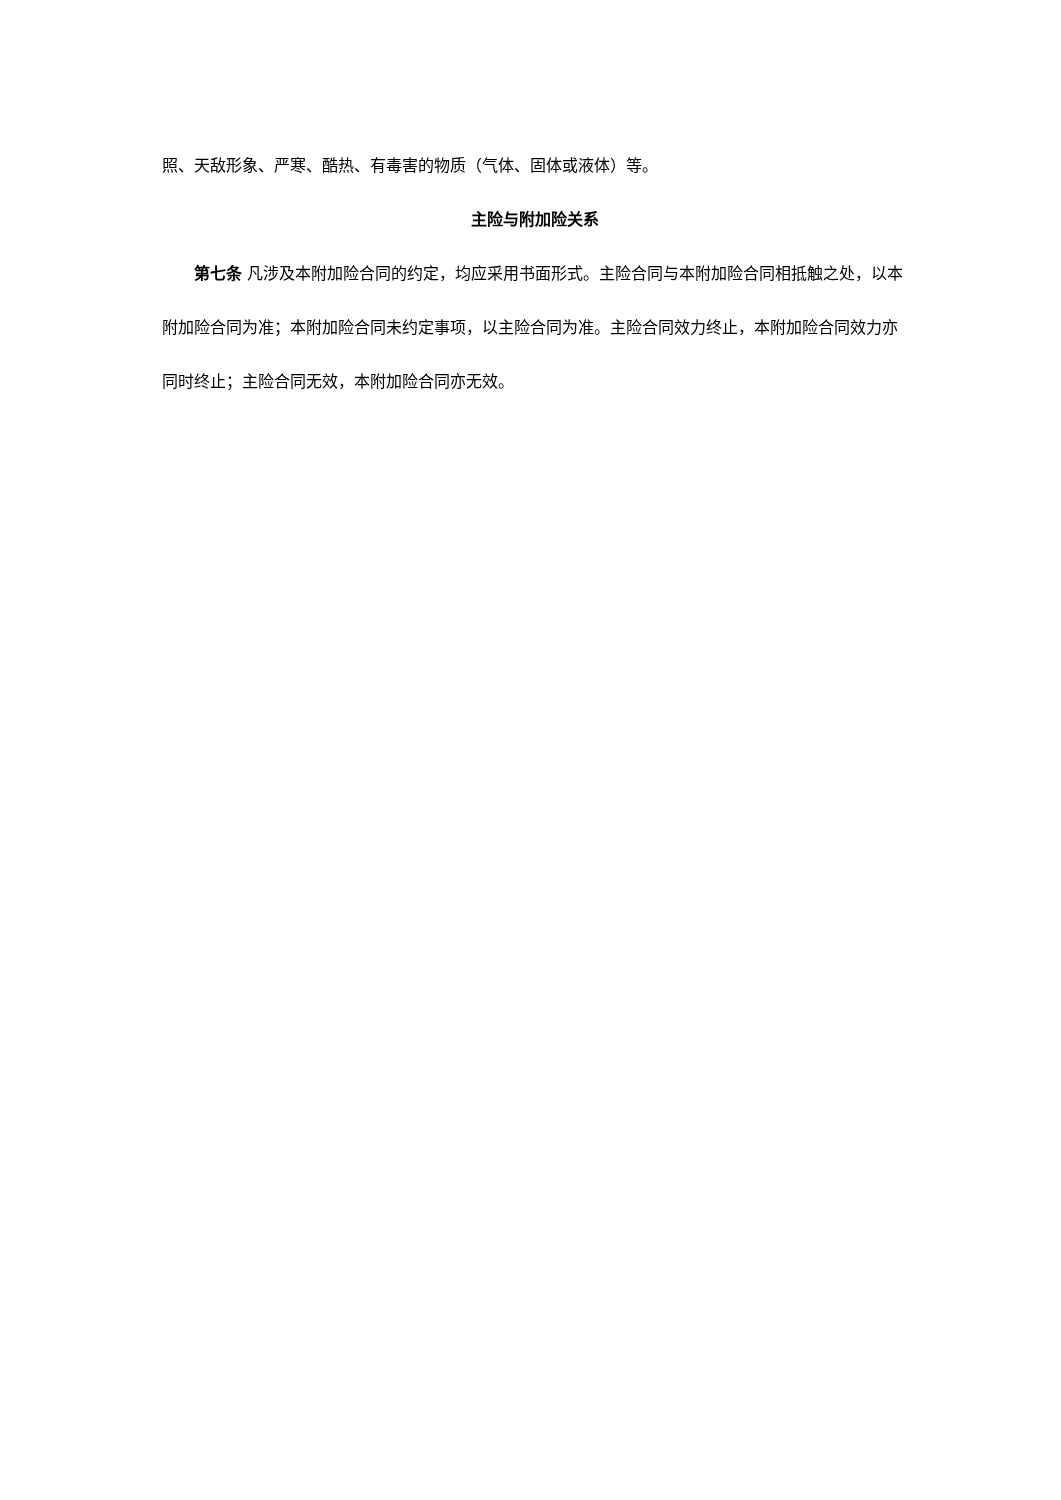照、天敌形象、严寒、酷热、有毒害的物质（气体、固体或液体）等。
主险与附加险关系
第七条 凡涉及本附加险合同的约定，均应采用书面形式。主险合同与本附加险合同相抵触之处，以本附加险合同为准；本附加险合同未约定事项，以主险合同为准。主险合同效力终止，本附加险合同效力亦同时终止；主险合同无效，本附加险合同亦无效。